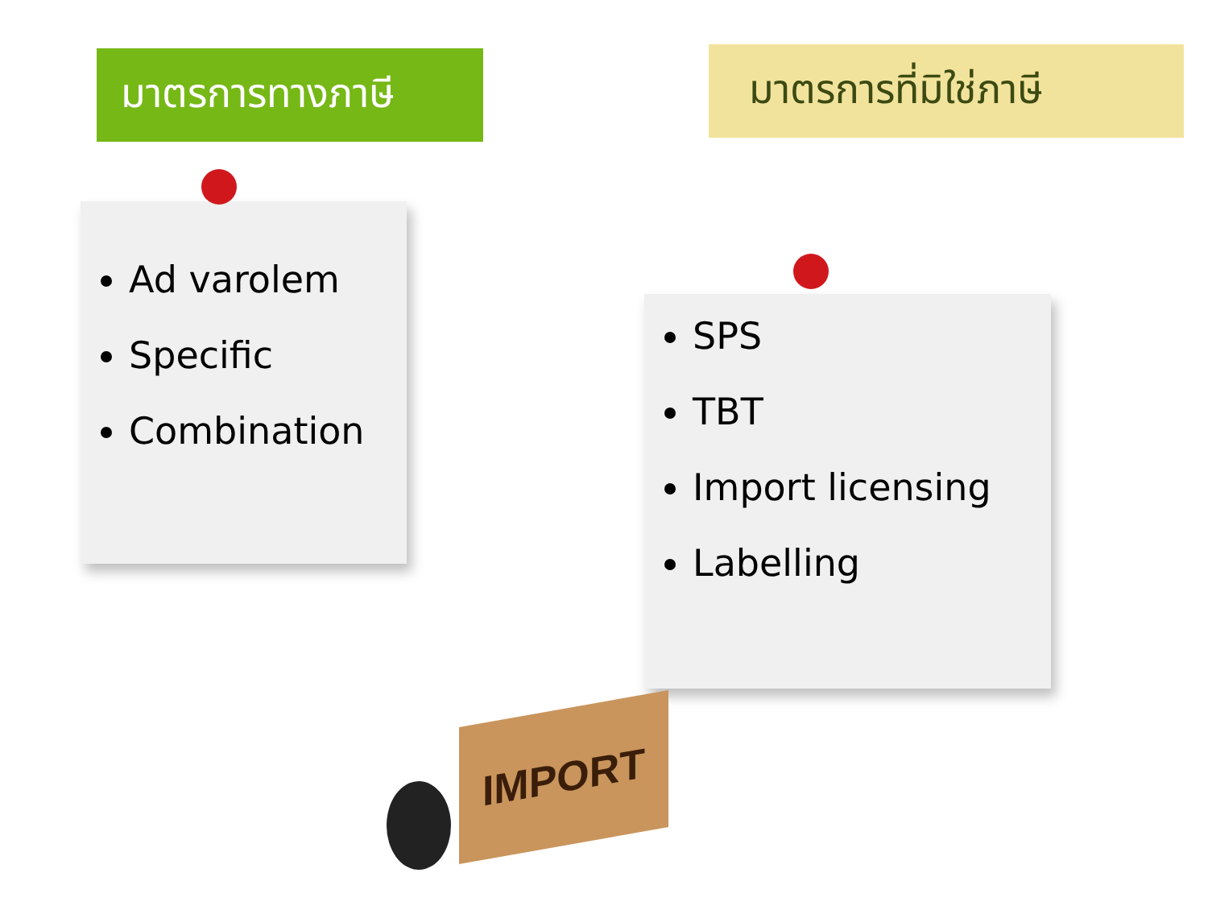มาตรการทางภาษี
Ad varolem
Specific
Combination
มาตรการที่มิใช่ภาษี
SPS
TBT
Import licensing
Labelling
IMPORT